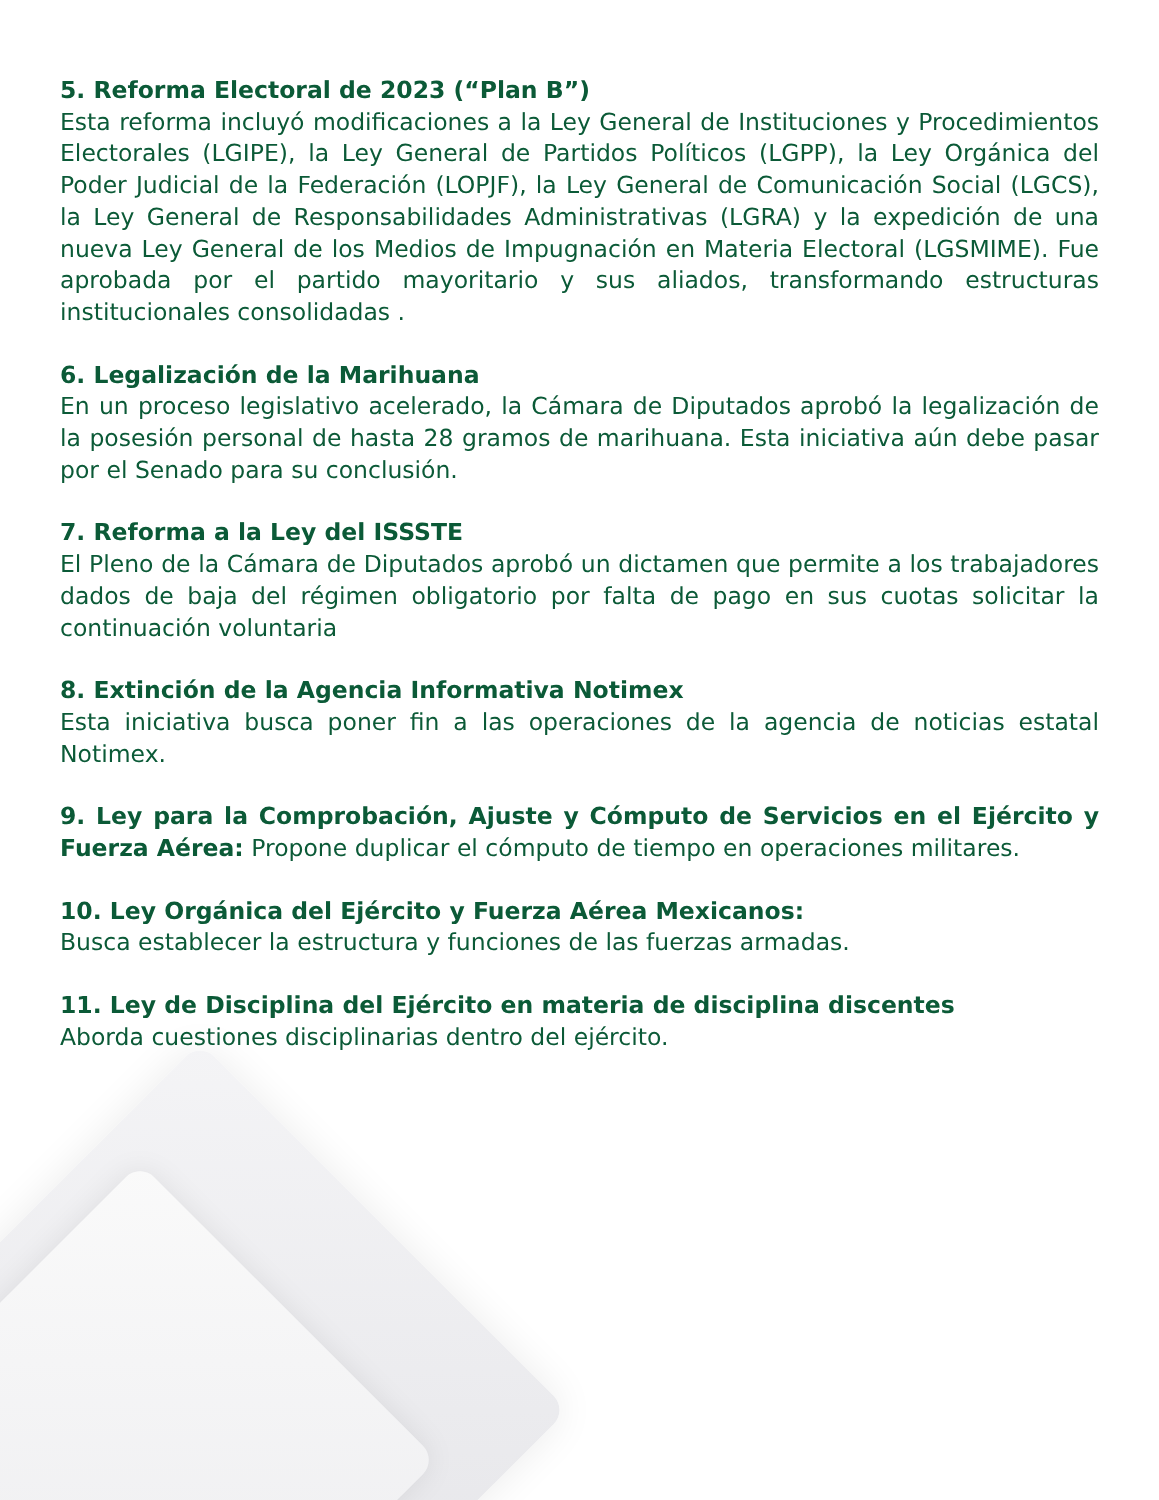5. Reforma Electoral de 2023 (“Plan B”)
Esta reforma incluyó modificaciones a la Ley General de Instituciones y Procedimientos Electorales (LGIPE), la Ley General de Partidos Políticos (LGPP), la Ley Orgánica del Poder Judicial de la Federación (LOPJF), la Ley General de Comunicación Social (LGCS), la Ley General de Responsabilidades Administrativas (LGRA) y la expedición de una nueva Ley General de los Medios de Impugnación en Materia Electoral (LGSMIME). Fue aprobada por el partido mayoritario y sus aliados, transformando estructuras institucionales consolidadas .
6. Legalización de la Marihuana
En un proceso legislativo acelerado, la Cámara de Diputados aprobó la legalización de la posesión personal de hasta 28 gramos de marihuana. Esta iniciativa aún debe pasar por el Senado para su conclusión.
7. Reforma a la Ley del ISSSTE
El Pleno de la Cámara de Diputados aprobó un dictamen que permite a los trabajadores dados de baja del régimen obligatorio por falta de pago en sus cuotas solicitar la continuación voluntaria
8. Extinción de la Agencia Informativa Notimex
Esta iniciativa busca poner fin a las operaciones de la agencia de noticias estatal Notimex.
9. Ley para la Comprobación, Ajuste y Cómputo de Servicios en el Ejército y Fuerza Aérea: Propone duplicar el cómputo de tiempo en operaciones militares.
10. Ley Orgánica del Ejército y Fuerza Aérea Mexicanos:
Busca establecer la estructura y funciones de las fuerzas armadas.
11. Ley de Disciplina del Ejército en materia de disciplina discentes
Aborda cuestiones disciplinarias dentro del ejército.